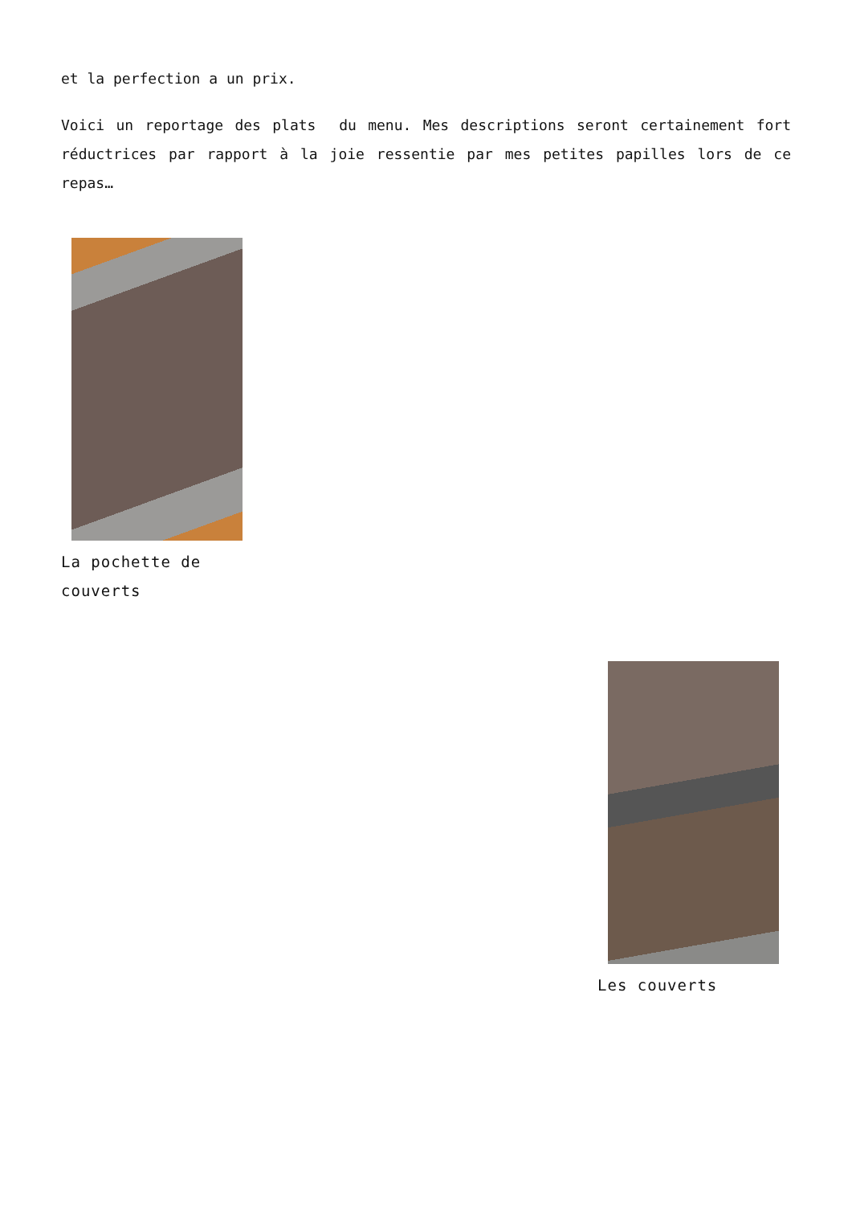et la perfection a un prix.
Voici un reportage des plats du menu. Mes descriptions seront certainement fort réductrices par rapport à la joie ressentie par mes petites papilles lors de ce repas…
La pochette de couverts
Les couverts